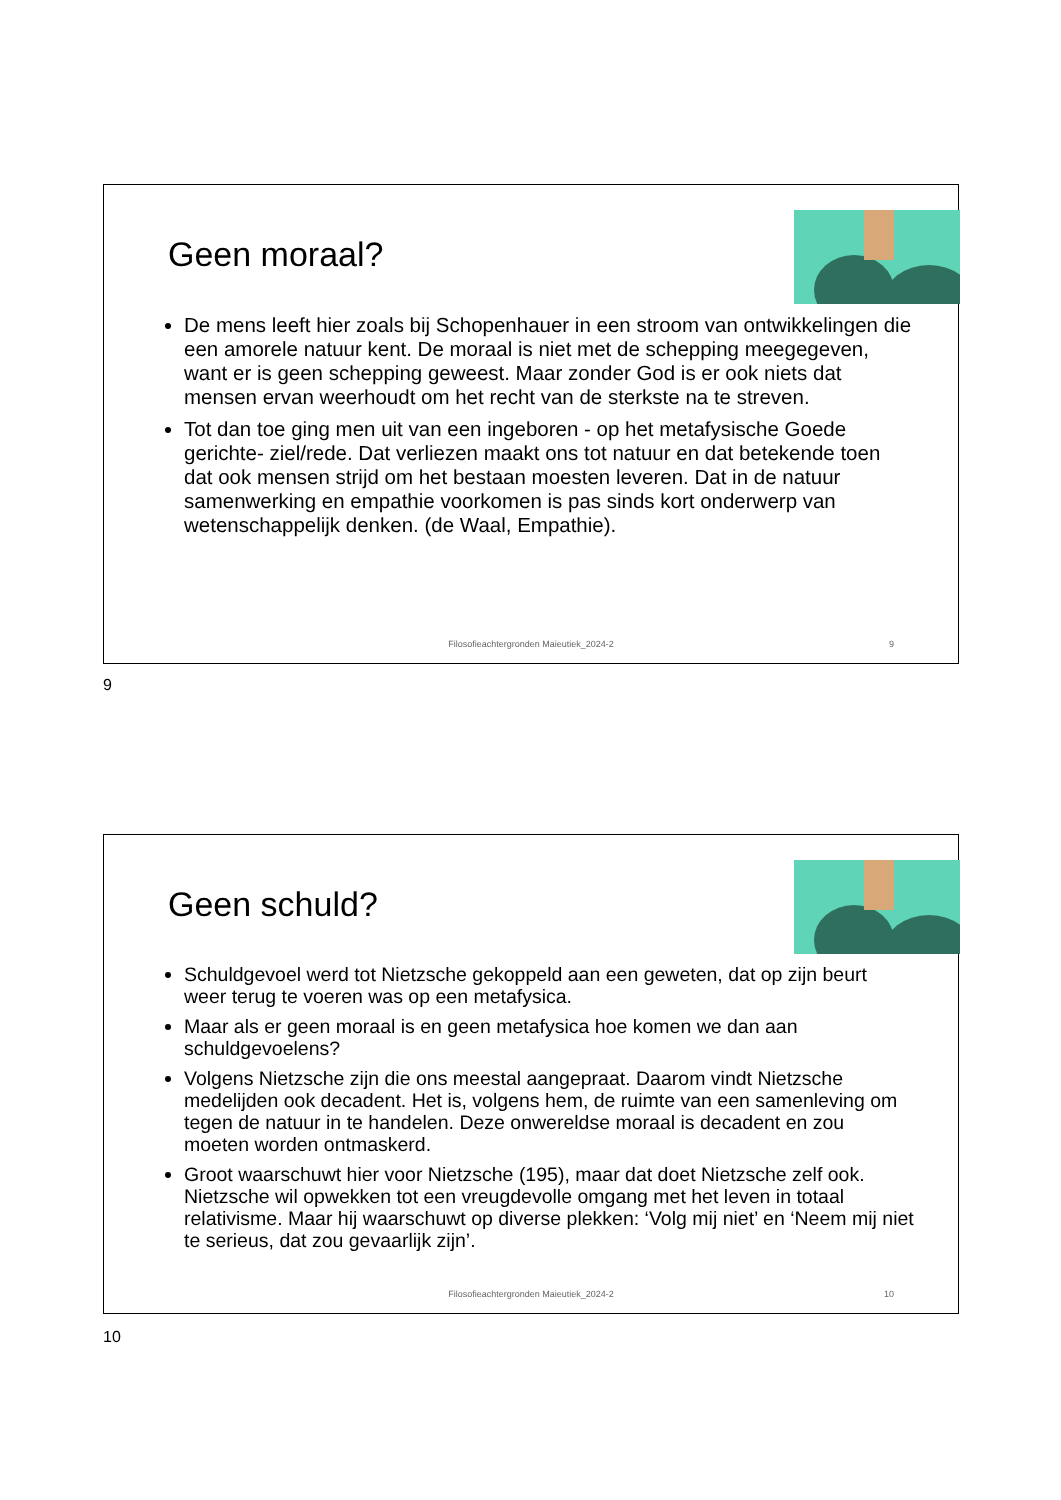Geen moraal?
De mens leeft hier zoals bij Schopenhauer in een stroom van ontwikkelingen die een amorele natuur kent. De moraal is niet met de schepping meegegeven, want er is geen schepping geweest. Maar zonder God is er ook niets dat mensen ervan weerhoudt om het recht van de sterkste na te streven.
Tot dan toe ging men uit van een ingeboren - op het metafysische Goede gerichte- ziel/rede. Dat verliezen maakt ons tot natuur en dat betekende toen dat ook mensen strijd om het bestaan moesten leveren. Dat in de natuur samenwerking en empathie voorkomen is pas sinds kort onderwerp van wetenschappelijk denken. (de Waal, Empathie).
Filosofieachtergronden Maieutiek_2024-2
9
9
Geen schuld?
Schuldgevoel werd tot Nietzsche gekoppeld aan een geweten, dat op zijn beurt weer terug te voeren was op een metafysica.
Maar als er geen moraal is en geen metafysica hoe komen we dan aan schuldgevoelens?
Volgens Nietzsche zijn die ons meestal aangepraat. Daarom vindt Nietzsche medelijden ook decadent. Het is, volgens hem, de ruimte van een samenleving om tegen de natuur in te handelen. Deze onwereldse moraal is decadent en zou moeten worden ontmaskerd.
Groot waarschuwt hier voor Nietzsche (195), maar dat doet Nietzsche zelf ook. Nietzsche wil opwekken tot een vreugdevolle omgang met het leven in totaal relativisme. Maar hij waarschuwt op diverse plekken: ‘Volg mij niet’ en ‘Neem mij niet te serieus, dat zou gevaarlijk zijn’.
Filosofieachtergronden Maieutiek_2024-2
10
10